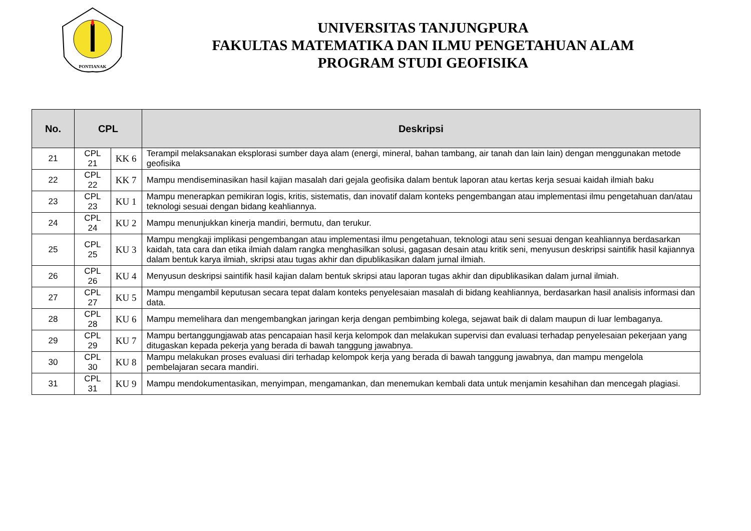PONTIANAK
UNIVERSITAS TANJUNGPURA
FAKULTAS MATEMATIKA DAN ILMU PENGETAHUAN ALAM
PROGRAM STUDI GEOFISIKA
| No. | CPL | | Deskripsi |
| --- | --- | --- | --- |
| 21 | CPL 21 | KK 6 | Terampil melaksanakan eksplorasi sumber daya alam (energi, mineral, bahan tambang, air tanah dan lain lain) dengan menggunakan metode geofisika |
| 22 | CPL 22 | KK 7 | Mampu mendiseminasikan hasil kajian masalah dari gejala geofisika dalam bentuk laporan atau kertas kerja sesuai kaidah ilmiah baku |
| 23 | CPL 23 | KU 1 | Mampu menerapkan pemikiran logis, kritis, sistematis, dan inovatif dalam konteks pengembangan atau implementasi ilmu pengetahuan dan/atau teknologi sesuai dengan bidang keahliannya. |
| 24 | CPL 24 | KU 2 | Mampu menunjukkan kinerja mandiri, bermutu, dan terukur. |
| 25 | CPL 25 | KU 3 | Mampu mengkaji implikasi pengembangan atau implementasi ilmu pengetahuan, teknologi atau seni sesuai dengan keahliannya berdasarkan kaidah, tata cara dan etika ilmiah dalam rangka menghasilkan solusi, gagasan desain atau kritik seni, menyusun deskripsi saintifik hasil kajiannya dalam bentuk karya ilmiah, skripsi atau tugas akhir dan dipublikasikan dalam jurnal ilmiah. |
| 26 | CPL 26 | KU 4 | Menyusun deskripsi saintifik hasil kajian dalam bentuk skripsi atau laporan tugas akhir dan dipublikasikan dalam jurnal ilmiah. |
| 27 | CPL 27 | KU 5 | Mampu mengambil keputusan secara tepat dalam konteks penyelesaian masalah di bidang keahliannya, berdasarkan hasil analisis informasi dan data. |
| 28 | CPL 28 | KU 6 | Mampu memelihara dan mengembangkan jaringan kerja dengan pembimbing kolega, sejawat baik di dalam maupun di luar lembaganya. |
| 29 | CPL 29 | KU 7 | Mampu bertanggungjawab atas pencapaian hasil kerja kelompok dan melakukan supervisi dan evaluasi terhadap penyelesaian pekerjaan yang ditugaskan kepada pekerja yang berada di bawah tanggung jawabnya. |
| 30 | CPL 30 | KU 8 | Mampu melakukan proses evaluasi diri terhadap kelompok kerja yang berada di bawah tanggung jawabnya, dan mampu mengelola pembelajaran secara mandiri. |
| 31 | CPL 31 | KU 9 | Mampu mendokumentasikan, menyimpan, mengamankan, dan menemukan kembali data untuk menjamin kesahihan dan mencegah plagiasi. |